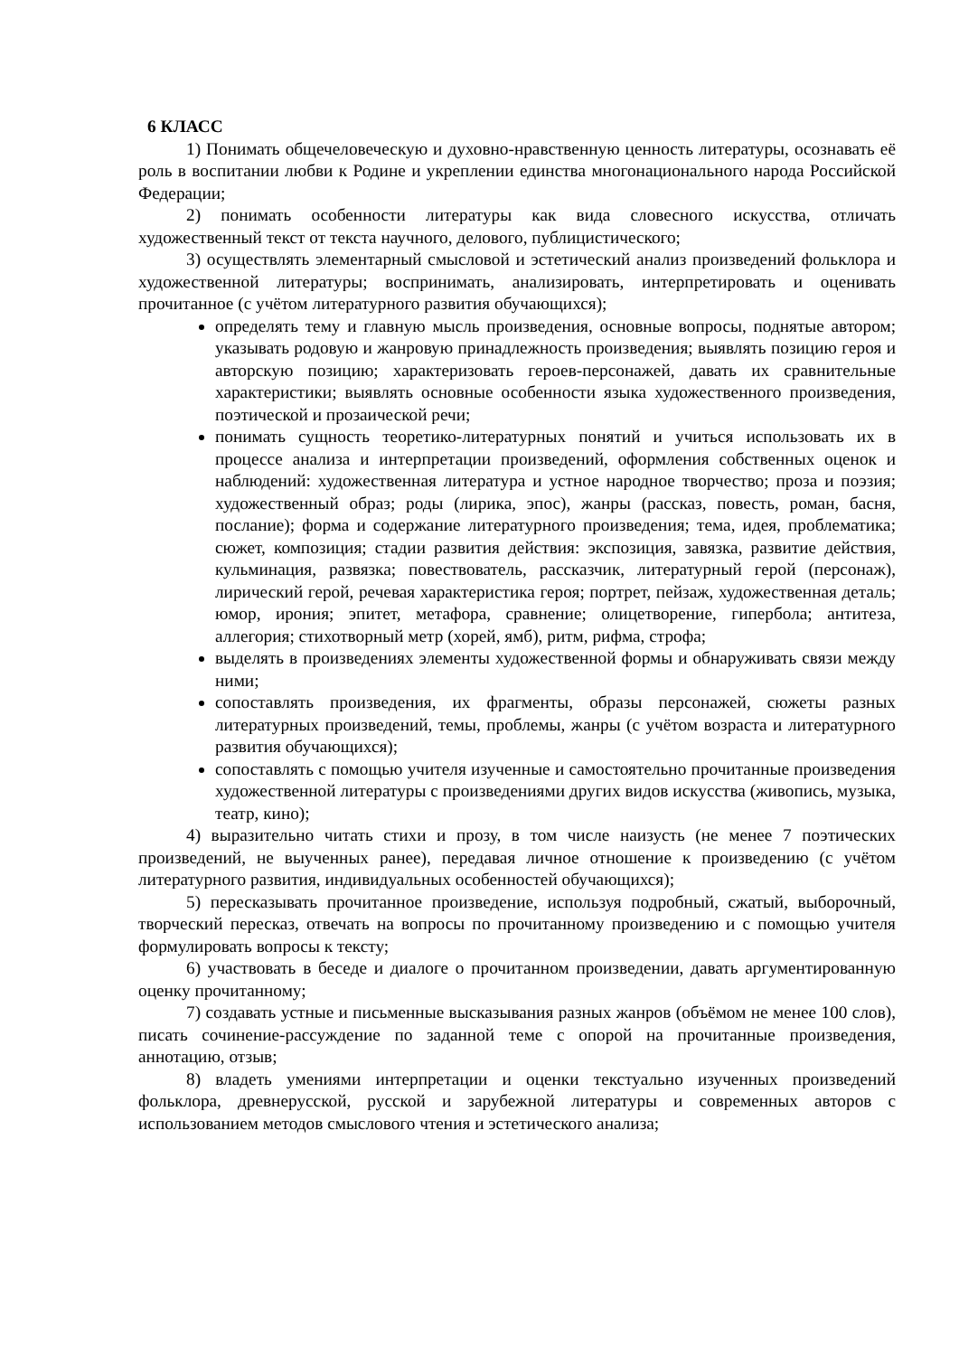6 КЛАСС
1) Понимать общечеловеческую и духовно-нравственную ценность литературы, осознавать её роль в воспитании любви к Родине и укреплении единства многонационального народа Российской Федерации;
2) понимать особенности литературы как вида словесного искусства, отличать художественный текст от текста научного, делового, публицистического;
3) осуществлять элементарный смысловой и эстетический анализ произведений фольклора и художественной литературы; воспринимать, анализировать, интерпретировать и оценивать прочитанное (с учётом литературного развития обучающихся);
определять тему и главную мысль произведения, основные вопросы, поднятые автором; указывать родовую и жанровую принадлежность произведения; выявлять позицию героя и авторскую позицию; характеризовать героев-персонажей, давать их сравнительные характеристики; выявлять основные особенности языка художественного произведения, поэтической и прозаической речи;
понимать сущность теоретико-литературных понятий и учиться использовать их в процессе анализа и интерпретации произведений, оформления собственных оценок и наблюдений: художественная литература и устное народное творчество; проза и поэзия; художественный образ; роды (лирика, эпос), жанры (рассказ, повесть, роман, басня, послание); форма и содержание литературного произведения; тема, идея, проблематика; сюжет, композиция; стадии развития действия: экспозиция, завязка, развитие действия, кульминация, развязка; повествователь, рассказчик, литературный герой (персонаж), лирический герой, речевая характеристика героя; портрет, пейзаж, художественная деталь; юмор, ирония; эпитет, метафора, сравнение; олицетворение, гипербола; антитеза, аллегория; стихотворный метр (хорей, ямб), ритм, рифма, строфа;
выделять в произведениях элементы художественной формы и обнаруживать связи между ними;
сопоставлять произведения, их фрагменты, образы персонажей, сюжеты разных литературных произведений, темы, проблемы, жанры (с учётом возраста и литературного развития обучающихся);
сопоставлять с помощью учителя изученные и самостоятельно прочитанные произведения художественной литературы с произведениями других видов искусства (живопись, музыка, театр, кино);
4) выразительно читать стихи и прозу, в том числе наизусть (не менее 7 поэтических произведений, не выученных ранее), передавая личное отношение к произведению (с учётом литературного развития, индивидуальных особенностей обучающихся);
5) пересказывать прочитанное произведение, используя подробный, сжатый, выборочный, творческий пересказ, отвечать на вопросы по прочитанному произведению и с помощью учителя формулировать вопросы к тексту;
6) участвовать в беседе и диалоге о прочитанном произведении, давать аргументированную оценку прочитанному;
7) создавать устные и письменные высказывания разных жанров (объёмом не менее 100 слов), писать сочинение-рассуждение по заданной теме с опорой на прочитанные произведения, аннотацию, отзыв;
8) владеть умениями интерпретации и оценки текстуально изученных произведений фольклора, древнерусской, русской и зарубежной литературы и современных авторов с использованием методов смыслового чтения и эстетического анализа;